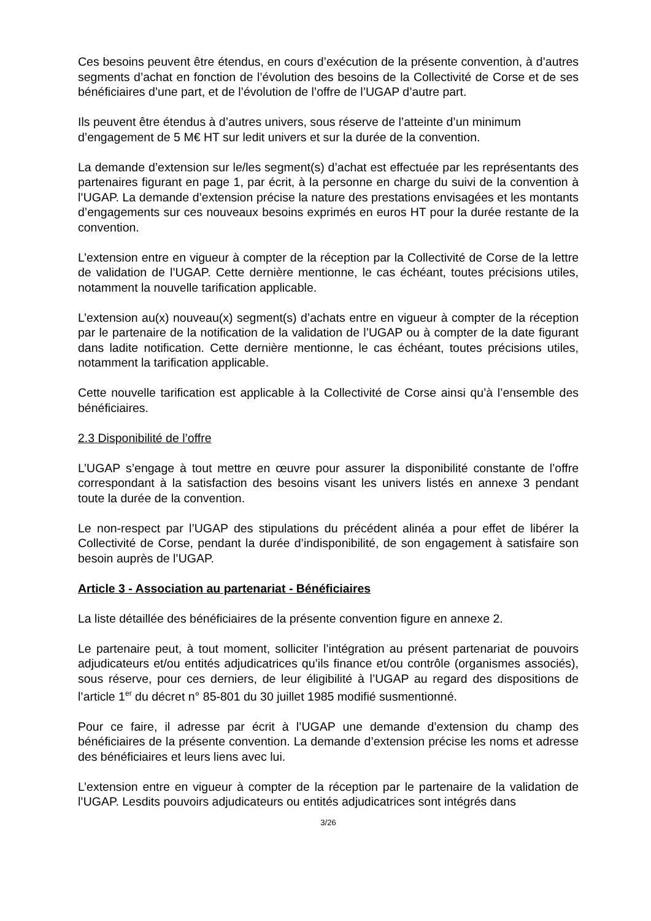Ces besoins peuvent être étendus, en cours d’exécution de la présente convention, à d’autres segments d’achat en fonction de l’évolution des besoins de la Collectivité de Corse et de ses bénéficiaires d’une part, et de l’évolution de l’offre de l’UGAP d’autre part.
Ils peuvent être étendus à d’autres univers, sous réserve de l’atteinte d’un minimum d’engagement de 5 M€ HT sur ledit univers et sur la durée de la convention.
La demande d’extension sur le/les segment(s) d’achat est effectuée par les représentants des partenaires figurant en page 1, par écrit, à la personne en charge du suivi de la convention à l’UGAP. La demande d’extension précise la nature des prestations envisagées et les montants d’engagements sur ces nouveaux besoins exprimés en euros HT pour la durée restante de la convention.
L’extension entre en vigueur à compter de la réception par la Collectivité de Corse de la lettre de validation de l’UGAP. Cette dernière mentionne, le cas échéant, toutes précisions utiles, notamment la nouvelle tarification applicable.
L’extension au(x) nouveau(x) segment(s) d’achats entre en vigueur à compter de la réception par le partenaire de la notification de la validation de l’UGAP ou à compter de la date figurant dans ladite notification. Cette dernière mentionne, le cas échéant, toutes précisions utiles, notamment la tarification applicable.
Cette nouvelle tarification est applicable à la Collectivité de Corse ainsi qu’à l’ensemble des bénéficiaires.
2.3 Disponibilité de l’offre
L’UGAP s’engage à tout mettre en œuvre pour assurer la disponibilité constante de l’offre correspondant à la satisfaction des besoins visant les univers listés en annexe 3 pendant toute la durée de la convention.
Le non-respect par l’UGAP des stipulations du précédent alinéa a pour effet de libérer la Collectivité de Corse, pendant la durée d’indisponibilité, de son engagement à satisfaire son besoin auprès de l’UGAP.
Article 3 - Association au partenariat - Bénéficiaires
La liste détaillée des bénéficiaires de la présente convention figure en annexe 2.
Le partenaire peut, à tout moment, solliciter l’intégration au présent partenariat de pouvoirs adjudicateurs et/ou entités adjudicatrices qu’ils finance et/ou contrôle (organismes associés), sous réserve, pour ces derniers, de leur éligibilité à l’UGAP au regard des dispositions de l’article 1<sup>er</sup> du décret n° 85-801 du 30 juillet 1985 modifié susmentionné.
Pour ce faire, il adresse par écrit à l’UGAP une demande d’extension du champ des bénéficiaires de la présente convention. La demande d’extension précise les noms et adresse des bénéficiaires et leurs liens avec lui.
L’extension entre en vigueur à compter de la réception par le partenaire de la validation de l’UGAP. Lesdits pouvoirs adjudicateurs ou entités adjudicatrices sont intégrés dans
3/26